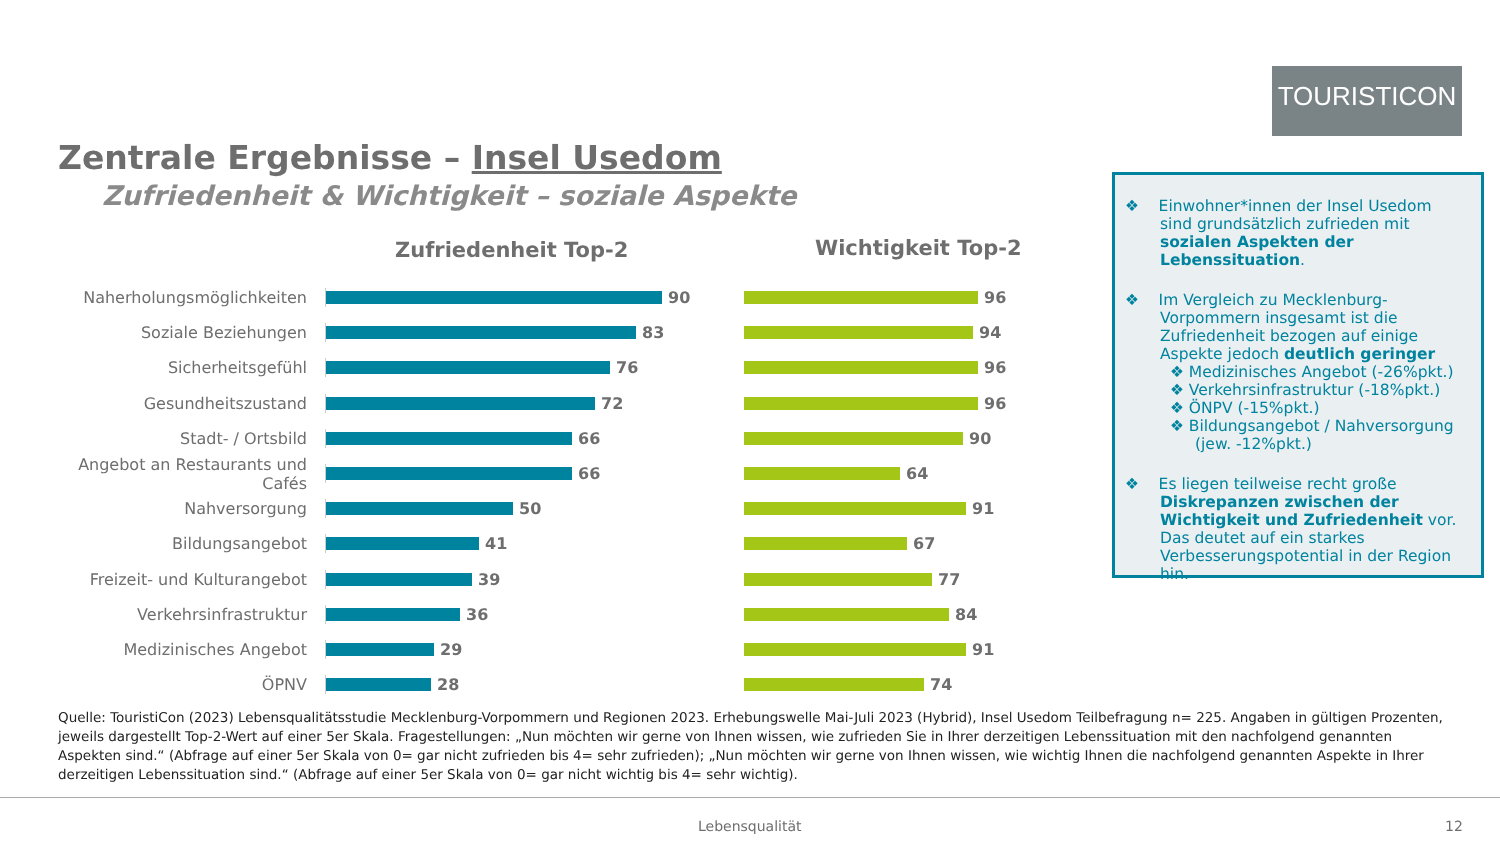TOURISTICON
Zentrale Ergebnisse – Insel Usedom
Zufriedenheit & Wichtigkeit – soziale Aspekte
Zufriedenheit Top-2 Wichtigkeit Top-2
Naherholungsmöglichkeiten 90 96
Soziale Beziehungen 83 94
Sicherheitsgefühl 76 96
Gesundheitszustand 72 96
Stadt- / Ortsbild 66 90
Angebot an Restaurants und Cafés
66 64
Nahversorgung 50 91
Bildungsangebot 41 67
Freizeit- und Kulturangebot 39 77
Verkehrsinfrastruktur 36 84
Medizinisches Angebot 29 91
ÖPNV 28 74
❖ Einwohner*innen der Insel Usedom sind grundsätzlich zufrieden mit sozialen Aspekten der Lebenssituation.
❖ Im Vergleich zu Mecklenburg-Vorpommern insgesamt ist die Zufriedenheit bezogen auf einige Aspekte jedoch deutlich geringer
❖ Medizinisches Angebot (-26%pkt.)
❖ Verkehrsinfrastruktur (-18%pkt.)
❖ ÖNPV (-15%pkt.)
❖ Bildungsangebot / Nahversorgung (jew. -12%pkt.)
❖ Es liegen teilweise recht große Diskrepanzen zwischen der Wichtigkeit und Zufriedenheit vor. Das deutet auf ein starkes Verbesserungspotential in der Region hin.
Quelle: TouristiCon (2023) Lebensqualitätsstudie Mecklenburg-Vorpommern und Regionen 2023. Erhebungswelle Mai-Juli 2023 (Hybrid), Insel Usedom Teilbefragung n= 225. Angaben in gültigen Prozenten, jeweils dargestellt Top-2-Wert auf einer 5er Skala. Fragestellungen: „Nun möchten wir gerne von Ihnen wissen, wie zufrieden Sie in Ihrer derzeitigen Lebenssituation mit den nachfolgend genannten Aspekten sind.“ (Abfrage auf einer 5er Skala von 0= gar nicht zufrieden bis 4= sehr zufrieden); „Nun möchten wir gerne von Ihnen wissen, wie wichtig Ihnen die nachfolgend genannten Aspekte in Ihrer derzeitigen Lebenssituation sind.“ (Abfrage auf einer 5er Skala von 0= gar nicht wichtig bis 4= sehr wichtig).
Lebensqualität 12